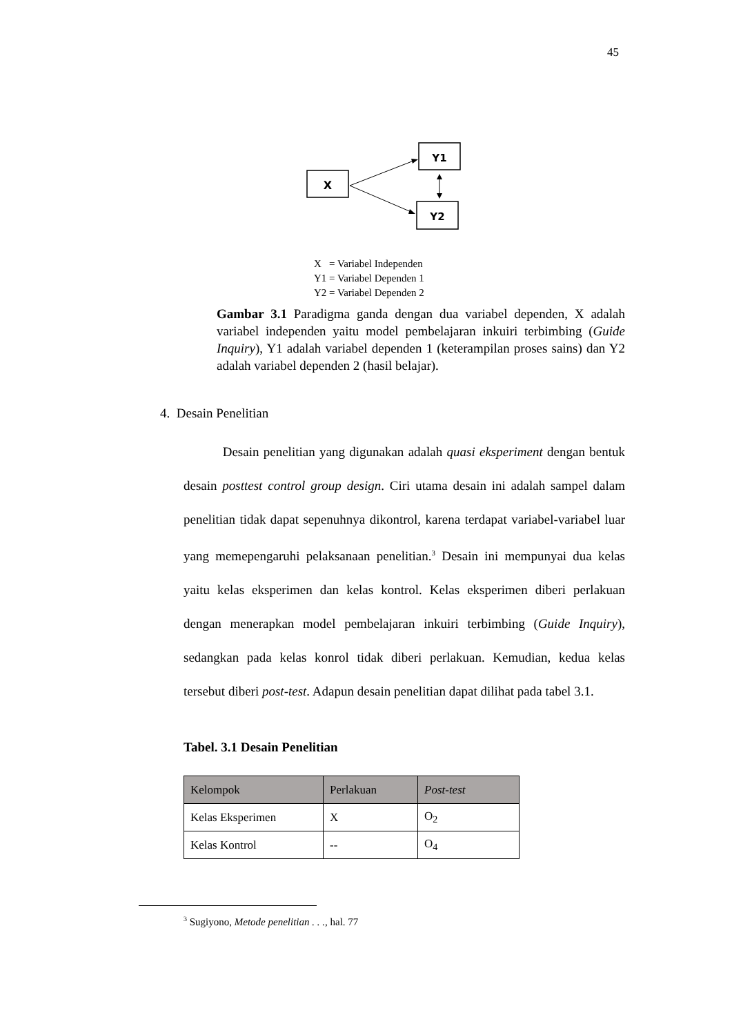45
X
Y1
Y2
X = Variabel Independen
Y1 = Variabel Dependen 1
Y2 = Variabel Dependen 2
Gambar 3.1 Paradigma ganda dengan dua variabel dependen, X adalah variabel independen yaitu model pembelajaran inkuiri terbimbing (Guide Inquiry), Y1 adalah variabel dependen 1 (keterampilan proses sains) dan Y2 adalah variabel dependen 2 (hasil belajar).
4. Desain Penelitian
Desain penelitian yang digunakan adalah quasi eksperiment dengan bentuk desain posttest control group design. Ciri utama desain ini adalah sampel dalam penelitian tidak dapat sepenuhnya dikontrol, karena terdapat variabel-variabel luar yang memepengaruhi pelaksanaan penelitian.<sup>3</sup> Desain ini mempunyai dua kelas yaitu kelas eksperimen dan kelas kontrol. Kelas eksperimen diberi perlakuan dengan menerapkan model pembelajaran inkuiri terbimbing (Guide Inquiry), sedangkan pada kelas konrol tidak diberi perlakuan. Kemudian, kedua kelas tersebut diberi post-test. Adapun desain penelitian dapat dilihat pada tabel 3.1.
Tabel. 3.1 Desain Penelitian
| Kelompok | Perlakuan | Post-test |
| --- | --- | --- |
| Kelas Eksperimen | X | O<sub>2</sub> |
| Kelas Kontrol | -- | O<sub>4</sub> |
<sup>3</sup> Sugiyono, Metode penelitian . . ., hal. 77